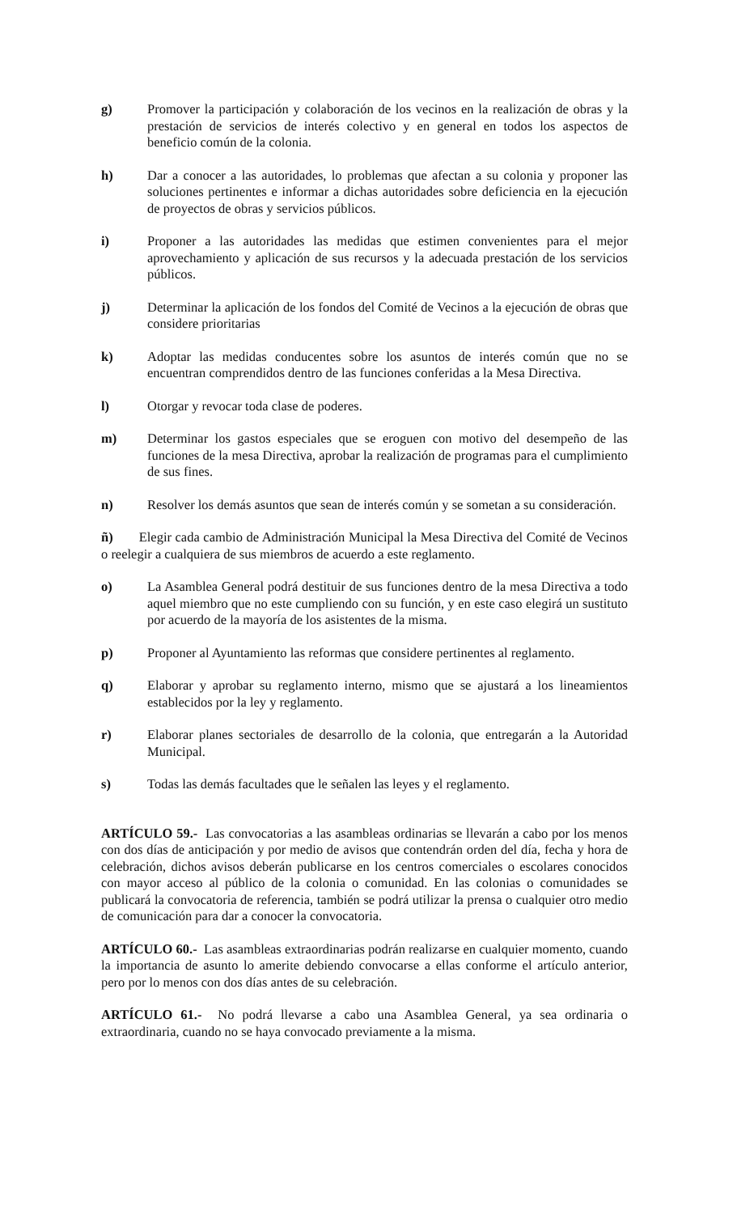g) Promover la participación y colaboración de los vecinos en la realización de obras y la prestación de servicios de interés colectivo y en general en todos los aspectos de beneficio común de la colonia.
h) Dar a conocer a las autoridades, lo problemas que afectan a su colonia y proponer las soluciones pertinentes e informar a dichas autoridades sobre deficiencia en la ejecución de proyectos de obras y servicios públicos.
i) Proponer a las autoridades las medidas que estimen convenientes para el mejor aprovechamiento y aplicación de sus recursos y la adecuada prestación de los servicios públicos.
j) Determinar la aplicación de los fondos del Comité de Vecinos a la ejecución de obras que considere prioritarias
k) Adoptar las medidas conducentes sobre los asuntos de interés común que no se encuentran comprendidos dentro de las funciones conferidas a la Mesa Directiva.
l) Otorgar y revocar toda clase de poderes.
m) Determinar los gastos especiales que se eroguen con motivo del desempeño de las funciones de la mesa Directiva, aprobar la realización de programas para el cumplimiento de sus fines.
n) Resolver los demás asuntos que sean de interés común y se sometan a su consideración.
ñ) Elegir cada cambio de Administración Municipal la Mesa Directiva del Comité de Vecinos o reelegir a cualquiera de sus miembros de acuerdo a este reglamento.
o) La Asamblea General podrá destituir de sus funciones dentro de la mesa Directiva a todo aquel miembro que no este cumpliendo con su función, y en este caso elegirá un sustituto por acuerdo de la mayoría de los asistentes de la misma.
p) Proponer al Ayuntamiento las reformas que considere pertinentes al reglamento.
q) Elaborar y aprobar su reglamento interno, mismo que se ajustará a los lineamientos establecidos por la ley y reglamento.
r) Elaborar planes sectoriales de desarrollo de la colonia, que entregarán a la Autoridad Municipal.
s) Todas las demás facultades que le señalen las leyes y el reglamento.
ARTÍCULO 59.- Las convocatorias a las asambleas ordinarias se llevarán a cabo por los menos con dos días de anticipación y por medio de avisos que contendrán orden del día, fecha y hora de celebración, dichos avisos deberán publicarse en los centros comerciales o escolares conocidos con mayor acceso al público de la colonia o comunidad. En las colonias o comunidades se publicará la convocatoria de referencia, también se podrá utilizar la prensa o cualquier otro medio de comunicación para dar a conocer la convocatoria.
ARTÍCULO 60.- Las asambleas extraordinarias podrán realizarse en cualquier momento, cuando la importancia de asunto lo amerite debiendo convocarse a ellas conforme el artículo anterior, pero por lo menos con dos días antes de su celebración.
ARTÍCULO 61.- No podrá llevarse a cabo una Asamblea General, ya sea ordinaria o extraordinaria, cuando no se haya convocado previamente a la misma.